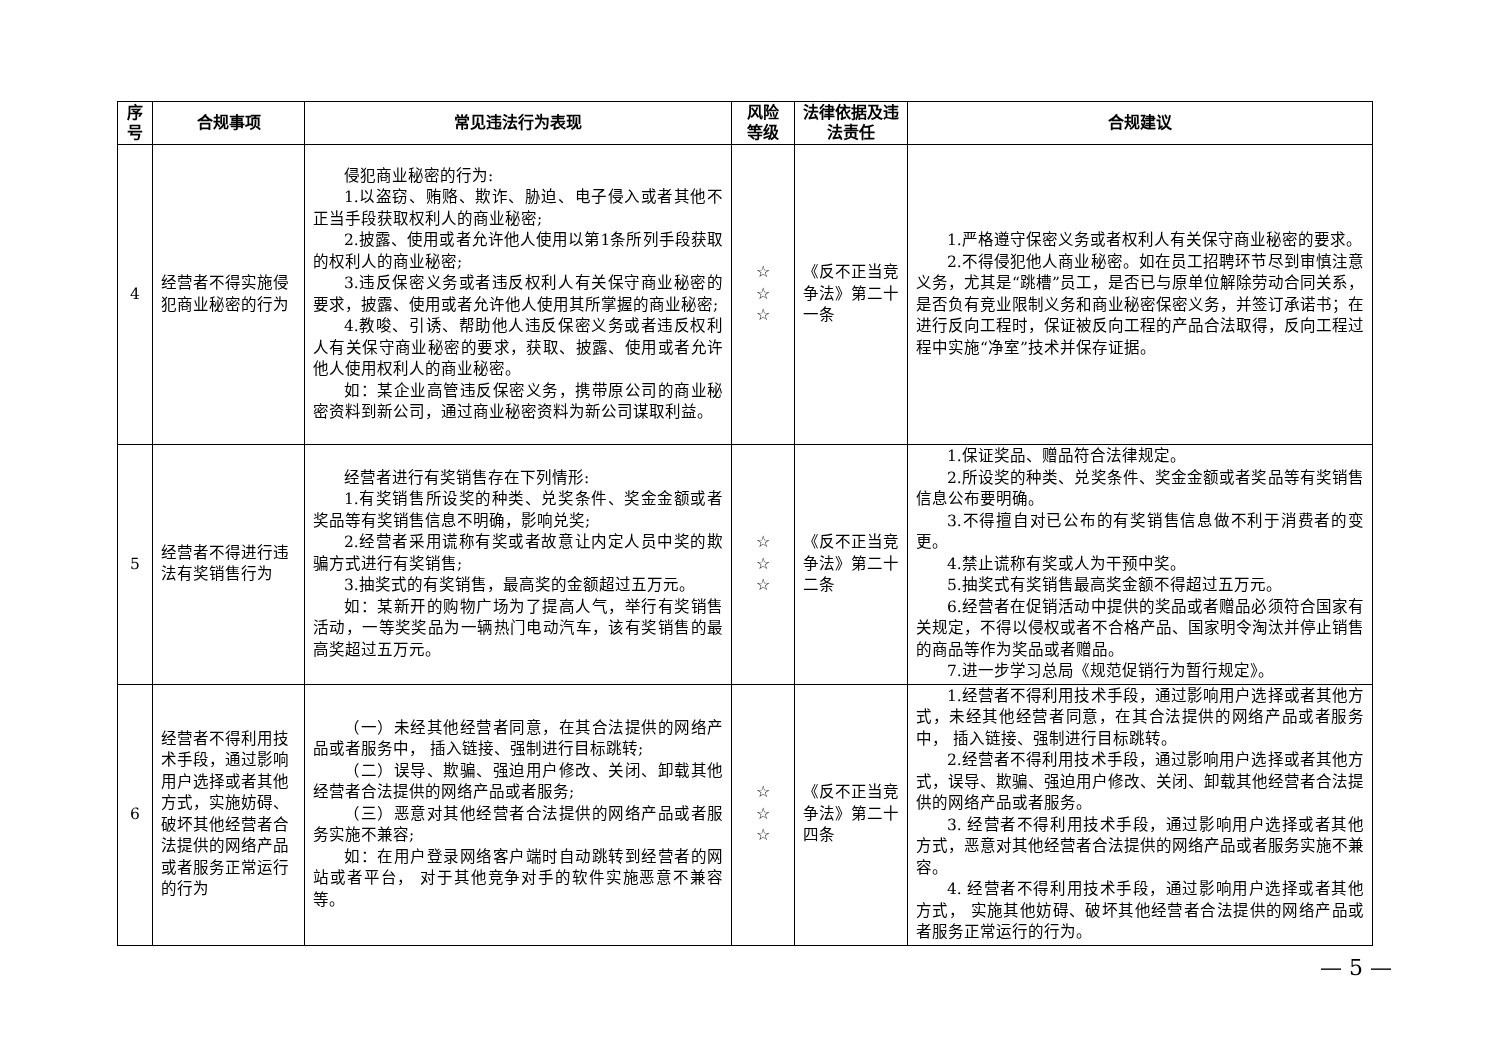| 序号 | 合规事项 | 常见违法行为表现 | 风险等级 | 法律依据及违法责任 | 合规建议 |
| --- | --- | --- | --- | --- | --- |
| 4 | 经营者不得实施侵犯商业秘密的行为 | 侵犯商业秘密的行为: 1.以盗窃、贿赂、欺诈、胁迫、电子侵入或者其他不正当手段获取权利人的商业秘密; 2.披露、使用或者允许他人使用以第1条所列手段获取的权利人的商业秘密; 3.违反保密义务或者违反权利人有关保守商业秘密的要求，披露、使用或者允许他人使用其所掌握的商业秘密; 4.教唆、引诱、帮助他人违反保密义务或者违反权利人有关保守商业秘密的要求，获取、披露、使用或者允许他人使用权利人的商业秘密。 如：某企业高管违反保密义务，携带原公司的商业秘密资料到新公司，通过商业秘密资料为新公司谋取利益。 | ☆ ☆ ☆ | 《反不正当竞争法》第二十一条 | 1.严格遵守保密义务或者权利人有关保守商业秘密的要求。 2.不得侵犯他人商业秘密。如在员工招聘环节尽到审慎注意义务，尤其是“跳槽”员工，是否已与原单位解除劳动合同关系，是否负有竞业限制义务和商业秘密保密义务，并签订承诺书；在进行反向工程时，保证被反向工程的产品合法取得，反向工程过程中实施“净室”技术并保存证据。 |
| 5 | 经营者不得进行违法有奖销售行为 | 经营者进行有奖销售存在下列情形: 1.有奖销售所设奖的种类、兑奖条件、奖金金额或者奖品等有奖销售信息不明确，影响兑奖; 2.经营者采用谎称有奖或者故意让内定人员中奖的欺骗方式进行有奖销售; 3.抽奖式的有奖销售，最高奖的金额超过五万元。 如：某新开的购物广场为了提高人气，举行有奖销售活动，一等奖奖品为一辆热门电动汽车，该有奖销售的最高奖超过五万元。 | ☆ ☆ ☆ | 《反不正当竞争法》第二十二条 | 1.保证奖品、赠品符合法律规定。 2.所设奖的种类、兑奖条件、奖金金额或者奖品等有奖销售信息公布要明确。 3.不得擅自对已公布的有奖销售信息做不利于消费者的变更。 4.禁止谎称有奖或人为干预中奖。 5.抽奖式有奖销售最高奖金额不得超过五万元。 6.经营者在促销活动中提供的奖品或者赠品必须符合国家有关规定，不得以侵权或者不合格产品、国家明令淘汰并停止销售的商品等作为奖品或者赠品。 7.进一步学习总局《规范促销行为暂行规定》。 |
| 6 | 经营者不得利用技术手段，通过影响用户选择或者其他方式，实施妨碍、破坏其他经营者合法提供的网络产品或者服务正常运行的行为 | （一）未经其他经营者同意，在其合法提供的网络产品或者服务中， 插入链接、强制进行目标跳转; （二）误导、欺骗、强迫用户修改、关闭、卸载其他经营者合法提供的网络产品或者服务; （三）恶意对其他经营者合法提供的网络产品或者服务实施不兼容; 如：在用户登录网络客户端时自动跳转到经营者的网站或者平台， 对于其他竞争对手的软件实施恶意不兼容等。 | ☆ ☆ ☆ | 《反不正当竞争法》第二十四条 | 1.经营者不得利用技术手段，通过影响用户选择或者其他方式，未经其他经营者同意，在其合法提供的网络产品或者服务中， 插入链接、强制进行目标跳转。 2.经营者不得利用技术手段，通过影响用户选择或者其他方式，误导、欺骗、强迫用户修改、关闭、卸载其他经营者合法提供的网络产品或者服务。 3. 经营者不得利用技术手段，通过影响用户选择或者其他方式，恶意对其他经营者合法提供的网络产品或者服务实施不兼容。 4. 经营者不得利用技术手段，通过影响用户选择或者其他方式， 实施其他妨碍、破坏其他经营者合法提供的网络产品或 者服务正常运行的行为。 |
— 5 —